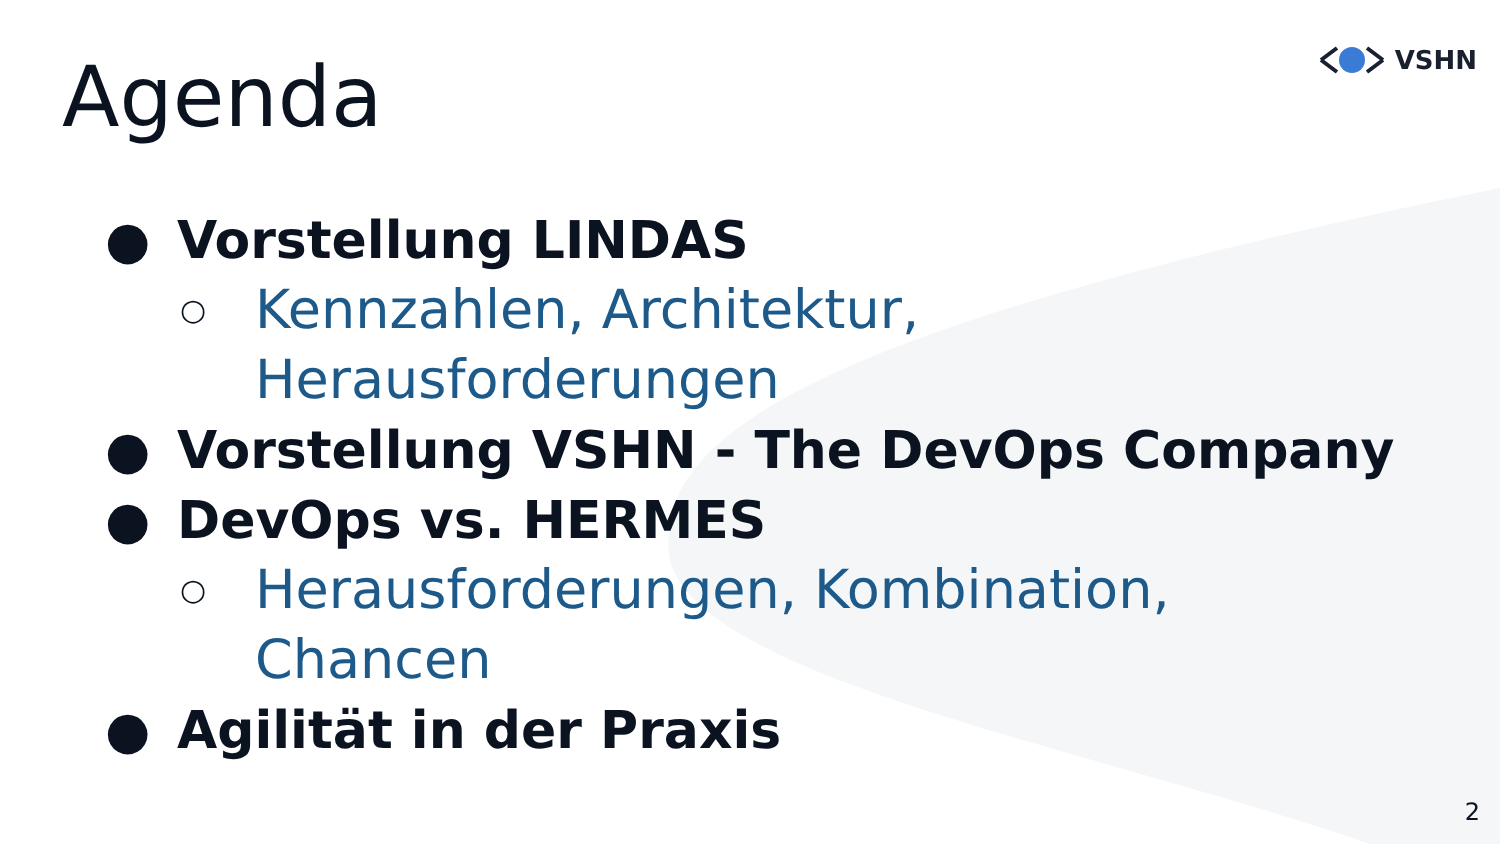VSHN Agenda
● Vorstellung LINDAS
○ Kennzahlen, Architektur,
Herausforderungen
● Vorstellung VSHN - The DevOps Company
● DevOps vs. HERMES
○ Herausforderungen, Kombination,
Chancen
● Agilität in der Praxis
2